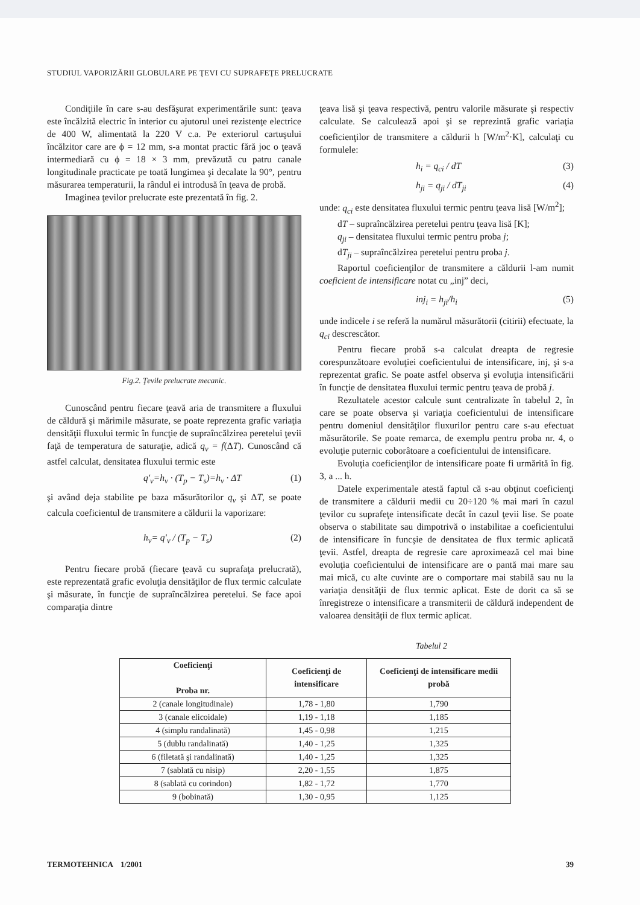STUDIUL VAPORIZĂRII GLOBULARE PE ŢEVI CU SUPRAFEŢE PRELUCRATE
Condiţiile în care s-au desfăşurat experimentările sunt: ţeava este încălzită electric în interior cu ajutorul unei rezistenţe electrice de 400 W, alimentată la 220 V c.a. Pe exteriorul cartuşului încălzitor care are ϕ = 12 mm, s-a montat practic fără joc o ţeavă intermediară cu ϕ = 18 × 3 mm, prevăzută cu patru canale longitudinale practicate pe toată lungimea şi decalate la 90°, pentru măsurarea temperaturii, la rândul ei introdusă în ţeava de probă.
Imaginea ţevilor prelucrate este prezentată în fig. 2.
Fig.2. Ţevile prelucrate mecanic.
Cunoscând pentru fiecare ţeavă aria de transmitere a fluxului de căldură şi mărimile măsurate, se poate reprezenta grafic variaţia densităţii fluxului termic în funcţie de supraîncălzirea peretelui ţevii faţă de temperatura de saturaţie, adică q<sub>v</sub> = f(ΔT). Cunoscând că astfel calculat, densitatea fluxului termic este
q'<sub>v</sub>=h<sub>v</sub> · (T<sub>p</sub> − T<sub>s</sub>)=h<sub>v</sub> · ΔT (1)
şi având deja stabilite pe baza măsurătorilor q<sub>v</sub> şi ΔT, se poate calcula coeficientul de transmitere a căldurii la vaporizare:
h<sub>v</sub>= q'<sub>v</sub> / (T<sub>p</sub> − T<sub>s</sub>) (2)
Pentru fiecare probă (fiecare ţeavă cu suprafaţa prelucrată), este reprezentată grafic evoluţia densităţilor de flux termic calculate şi măsurate, în funcţie de supraîncălzirea peretelui. Se face apoi comparaţia dintre
ţeava lisă şi ţeava respectivă, pentru valorile măsurate şi respectiv calculate. Se calculează apoi şi se reprezintă grafic variaţia coeficienţilor de transmitere a căldurii h [W/m<sup>2</sup>·K], calculaţi cu formulele:
h<sub>i</sub> = q<sub>ci</sub> / dT (3)
h<sub>ji</sub> = q<sub>ji</sub> / dT<sub>ji</sub> (4)
unde: q<sub>ci</sub> este densitatea fluxului termic pentru ţeava lisă [W/m<sup>2</sup>];
dT – supraîncălzirea peretelui pentru ţeava lisă [K];
q<sub>ji</sub> – densitatea fluxului termic pentru proba j;
dT<sub>ji</sub> – supraîncălzirea peretelui pentru proba j.
Raportul coeficienţilor de transmitere a căldurii l-am numit coeficient de intensificare notat cu „inj” deci,
inj<sub>i</sub> = h<sub>ji</sub>/h<sub>i</sub> (5)
unde indicele i se referă la numărul măsurătorii (citirii) efectuate, la q<sub>ci</sub> descrescător.
Pentru fiecare probă s-a calculat dreapta de regresie corespunzătoare evoluţiei coeficientului de intensificare, inj, şi s-a reprezentat grafic. Se poate astfel observa şi evoluţia intensificării în funcţie de densitatea fluxului termic pentru ţeava de probă j.
Rezultatele acestor calcule sunt centralizate în tabelul 2, în care se poate observa şi variaţia coeficientului de intensificare pentru domeniul densităţilor fluxurilor pentru care s-au efectuat măsurătorile. Se poate remarca, de exemplu pentru proba nr. 4, o evoluţie puternic coborâtoare a coeficientului de intensificare.
Evoluţia coeficienţilor de intensificare poate fi urmărită în fig. 3, a ... h.
Datele experimentale atestă faptul că s-au obţinut coeficienţi de transmitere a căldurii medii cu 20÷120 % mai mari în cazul ţevilor cu suprafeţe intensificate decât în cazul ţevii lise. Se poate observa o stabilitate sau dimpotrivă o instabilitae a coeficientului de intensificare în funcşie de densitatea de flux termic aplicată ţevii. Astfel, dreapta de regresie care aproximează cel mai bine evoluţia coeficientului de intensificare are o pantă mai mare sau mai mică, cu alte cuvinte are o comportare mai stabilă sau nu la variaţia densităţii de flux termic aplicat. Este de dorit ca să se înregistreze o intensificare a transmiterii de căldură independent de valoarea densităţii de flux termic aplicat.
Tabelul 2
| Coeficienţi Proba nr. | Coeficienţi de intensificare | Coeficienţi de intensificare medii probă |
| --- | --- | --- |
| 2 (canale longitudinale) | 1,78 - 1,80 | 1,790 |
| 3 (canale elicoidale) | 1,19 - 1,18 | 1,185 |
| 4 (simplu randalinată) | 1,45 - 0,98 | 1,215 |
| 5 (dublu randalinată) | 1,40 - 1,25 | 1,325 |
| 6 (filetată şi randalinată) | 1,40 - 1,25 | 1,325 |
| 7 (sablată cu nisip) | 2,20 - 1,55 | 1,875 |
| 8 (sablată cu corindon) | 1,82 - 1,72 | 1,770 |
| 9 (bobinată) | 1,30 - 0,95 | 1,125 |
TERMOTEHNICA 1/2001 39